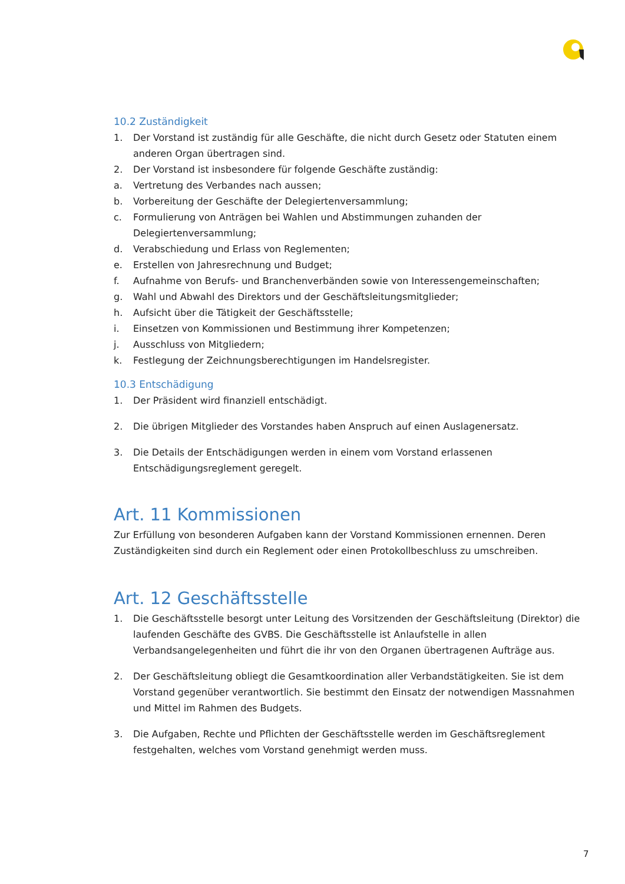10.2 Zuständigkeit
1. Der Vorstand ist zuständig für alle Geschäfte, die nicht durch Gesetz oder Statuten einem anderen Organ übertragen sind.
2. Der Vorstand ist insbesondere für folgende Geschäfte zuständig:
a. Vertretung des Verbandes nach aussen;
b. Vorbereitung der Geschäfte der Delegiertenversammlung;
c. Formulierung von Anträgen bei Wahlen und Abstimmungen zuhanden der Delegiertenversammlung;
d. Verabschiedung und Erlass von Reglementen;
e. Erstellen von Jahresrechnung und Budget;
f. Aufnahme von Berufs- und Branchenverbänden sowie von Interessengemeinschaften;
g. Wahl und Abwahl des Direktors und der Geschäftsleitungsmitglieder;
h. Aufsicht über die Tätigkeit der Geschäftsstelle;
i. Einsetzen von Kommissionen und Bestimmung ihrer Kompetenzen;
j. Ausschluss von Mitgliedern;
k. Festlegung der Zeichnungsberechtigungen im Handelsregister.
10.3 Entschädigung
1. Der Präsident wird finanziell entschädigt.
2. Die übrigen Mitglieder des Vorstandes haben Anspruch auf einen Auslagenersatz.
3. Die Details der Entschädigungen werden in einem vom Vorstand erlassenen Entschädigungsreglement geregelt.
Art. 11 Kommissionen
Zur Erfüllung von besonderen Aufgaben kann der Vorstand Kommissionen ernennen. Deren Zuständigkeiten sind durch ein Reglement oder einen Protokollbeschluss zu umschreiben.
Art. 12 Geschäftsstelle
1. Die Geschäftsstelle besorgt unter Leitung des Vorsitzenden der Geschäftsleitung (Direktor) die laufenden Geschäfte des GVBS. Die Geschäftsstelle ist Anlaufstelle in allen Verbandsangelegenheiten und führt die ihr von den Organen übertragenen Aufträge aus.
2. Der Geschäftsleitung obliegt die Gesamtkoordination aller Verbandstätigkeiten. Sie ist dem Vorstand gegenüber verantwortlich. Sie bestimmt den Einsatz der notwendigen Massnahmen und Mittel im Rahmen des Budgets.
3. Die Aufgaben, Rechte und Pflichten der Geschäftsstelle werden im Geschäftsreglement festgehalten, welches vom Vorstand genehmigt werden muss.
7